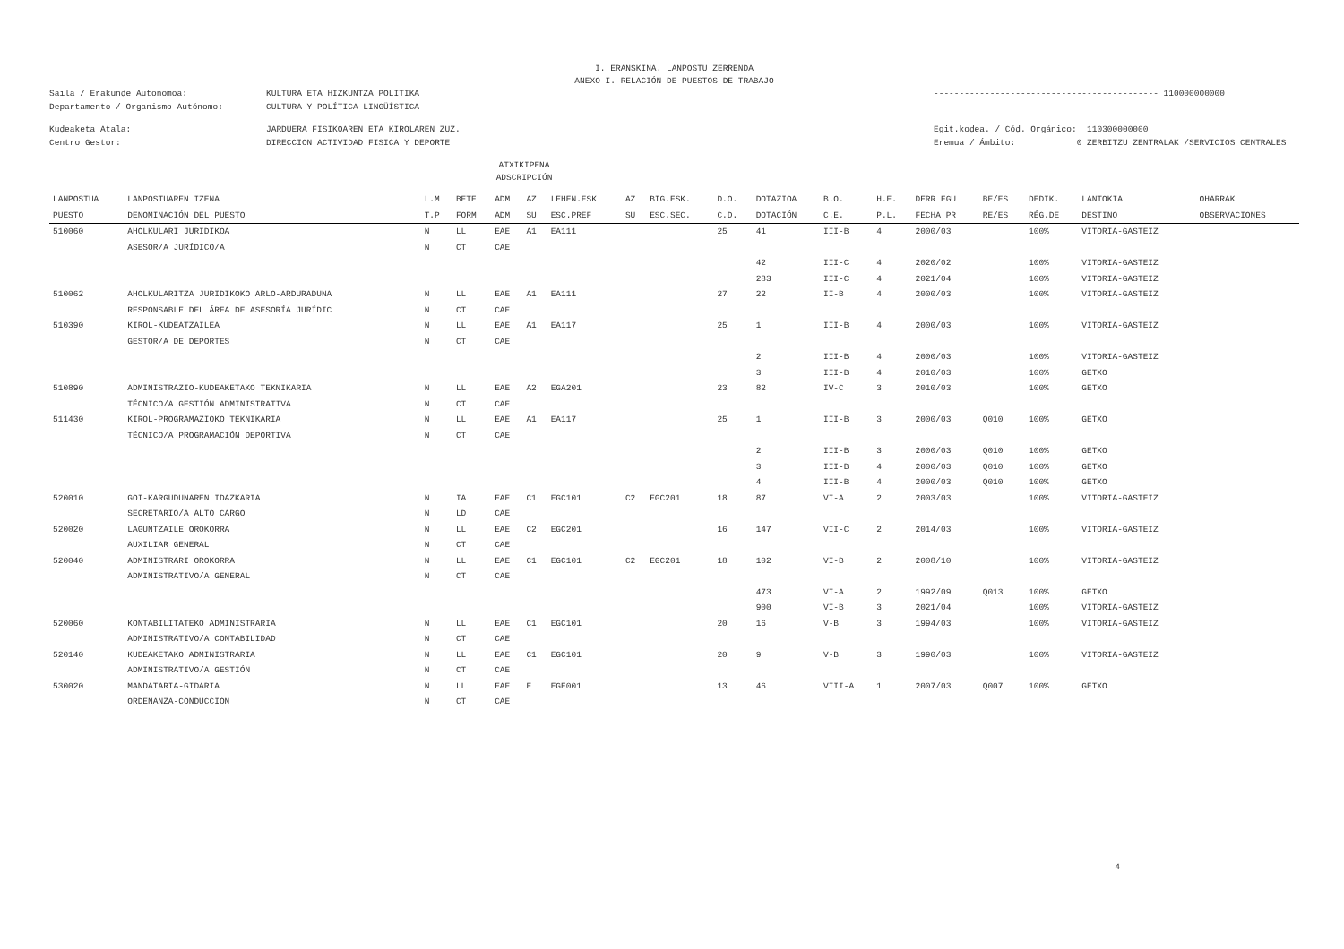I. ERANSKINA. LANPOSTU ZERRENDA
ANEXO I. RELACIÓN DE PUESTOS DE TRABAJO
Saila / Erakunde Autonomoa: KULTURA ETA HIZKUNTZA POLITIKA -------------------------------------------- 110000000000
Departamento / Organismo Autónomo: CULTURA Y POLÍTICA LINGÜÍSTICA
Kudeaketa Atala: JARDUERA FISIKOAREN ETA KIROLAREN ZUZ. Egit.kodea. / Cód. Orgánico: 110300000000
Centro Gestor: DIRECCION ACTIVIDAD FISICA Y DEPORTE Eremua / Ámbito: 0 ZERBITZU ZENTRALAK /SERVICIOS CENTRALES
ATXIKIPENA
ADSCRIPCIÓN
| LANPOSTUA | LANPOSTUAREN IZENA | L.M | BETE | ADM | AZ | LEHEN.ESK | AZ | BIG.ESK. | D.O. | DOTAZIOA | B.O. | H.E. | DERR EGU | BE/ES | DEDIK. | LANTOKIA | OHARRAK |
| --- | --- | --- | --- | --- | --- | --- | --- | --- | --- | --- | --- | --- | --- | --- | --- | --- | --- |
| PUESTO | DENOMINACIÓN DEL PUESTO | T.P | FORM | ADM | SU | ESC.PREF | SU | ESC.SEC. | C.D. | DOTACIÓN | C.E. | P.L. | FECHA PR | RE/ES | RÉG.DE | DESTINO | OBSERVACIONES |
| 510060 | AHOLKULARI JURIDIKOA | N | LL | EAE | A1 | EA111 | | | 25 | 41 | III-B | 4 | 2000/03 | | 100% | VITORIA-GASTEIZ | |
| | ASESOR/A JURÍDICO/A | N | CT | CAE | | | | | | | | | | | | | |
| | | | | | | | | | | 42 | III-C | 4 | 2020/02 | | 100% | VITORIA-GASTEIZ | |
| | | | | | | | | | | 283 | III-C | 4 | 2021/04 | | 100% | VITORIA-GASTEIZ | |
| 510062 | AHOLKULARITZA JURIDIKOKO ARLO-ARDURADUNA | N | LL | EAE | A1 | EA111 | | | 27 | 22 | II-B | 4 | 2000/03 | | 100% | VITORIA-GASTEIZ | |
| | RESPONSABLE DEL ÁREA DE ASESORÍA JURÍDIC | N | CT | CAE | | | | | | | | | | | | | |
| 510390 | KIROL-KUDEATZAILEA | N | LL | EAE | A1 | EA117 | | | 25 | 1 | III-B | 4 | 2000/03 | | 100% | VITORIA-GASTEIZ | |
| | GESTOR/A DE DEPORTES | N | CT | CAE | | | | | | | | | | | | | |
| | | | | | | | | | | 2 | III-B | 4 | 2000/03 | | 100% | VITORIA-GASTEIZ | |
| | | | | | | | | | | 3 | III-B | 4 | 2010/03 | | 100% | GETXO | |
| 510890 | ADMINISTRAZIO-KUDEAKETAKO TEKNIKARIA | N | LL | EAE | A2 | EGA201 | | | 23 | 82 | IV-C | 3 | 2010/03 | | 100% | GETXO | |
| | TÉCNICO/A GESTIÓN ADMINISTRATIVA | N | CT | CAE | | | | | | | | | | | | | |
| 511430 | KIROL-PROGRAMAZIOKO TEKNIKARIA | N | LL | EAE | A1 | EA117 | | | 25 | 1 | III-B | 3 | 2000/03 | Q010 | 100% | GETXO | |
| | TÉCNICO/A PROGRAMACIÓN DEPORTIVA | N | CT | CAE | | | | | | | | | | | | | |
| | | | | | | | | | | 2 | III-B | 3 | 2000/03 | Q010 | 100% | GETXO | |
| | | | | | | | | | | 3 | III-B | 4 | 2000/03 | Q010 | 100% | GETXO | |
| | | | | | | | | | | 4 | III-B | 4 | 2000/03 | Q010 | 100% | GETXO | |
| 520010 | GOI-KARGUDUNAREN IDAZKARIA | N | IA | EAE | C1 | EGC101 | C2 | EGC201 | 18 | 87 | VI-A | 2 | 2003/03 | | 100% | VITORIA-GASTEIZ | |
| | SECRETARIO/A ALTO CARGO | N | LD | CAE | | | | | | | | | | | | | |
| 520020 | LAGUNTZAILE OROKORRA | N | LL | EAE | C2 | EGC201 | | | 16 | 147 | VII-C | 2 | 2014/03 | | 100% | VITORIA-GASTEIZ | |
| | AUXILIAR GENERAL | N | CT | CAE | | | | | | | | | | | | | |
| 520040 | ADMINISTRARI OROKORRA | N | LL | EAE | C1 | EGC101 | C2 | EGC201 | 18 | 102 | VI-B | 2 | 2008/10 | | 100% | VITORIA-GASTEIZ | |
| | ADMINISTRATIVO/A GENERAL | N | CT | CAE | | | | | | | | | | | | | |
| | | | | | | | | | | 473 | VI-A | 2 | 1992/09 | Q013 | 100% | GETXO | |
| | | | | | | | | | | 900 | VI-B | 3 | 2021/04 | | 100% | VITORIA-GASTEIZ | |
| 520060 | KONTABILITATEKO ADMINISTRARIA | N | LL | EAE | C1 | EGC101 | | | 20 | 16 | V-B | 3 | 1994/03 | | 100% | VITORIA-GASTEIZ | |
| | ADMINISTRATIVO/A CONTABILIDAD | N | CT | CAE | | | | | | | | | | | | | |
| 520140 | KUDEAKETAKO ADMINISTRARIA | N | LL | EAE | C1 | EGC101 | | | 20 | 9 | V-B | 3 | 1990/03 | | 100% | VITORIA-GASTEIZ | |
| | ADMINISTRATIVO/A GESTIÓN | N | CT | CAE | | | | | | | | | | | | | |
| 530020 | MANDATARIA-GIDARIA | N | LL | EAE | E | EGE001 | | | 13 | 46 | VIII-A | 1 | 2007/03 | Q007 | 100% | GETXO | |
| | ORDENANZA-CONDUCCIÓN | N | CT | CAE | | | | | | | | | | | | | |
4